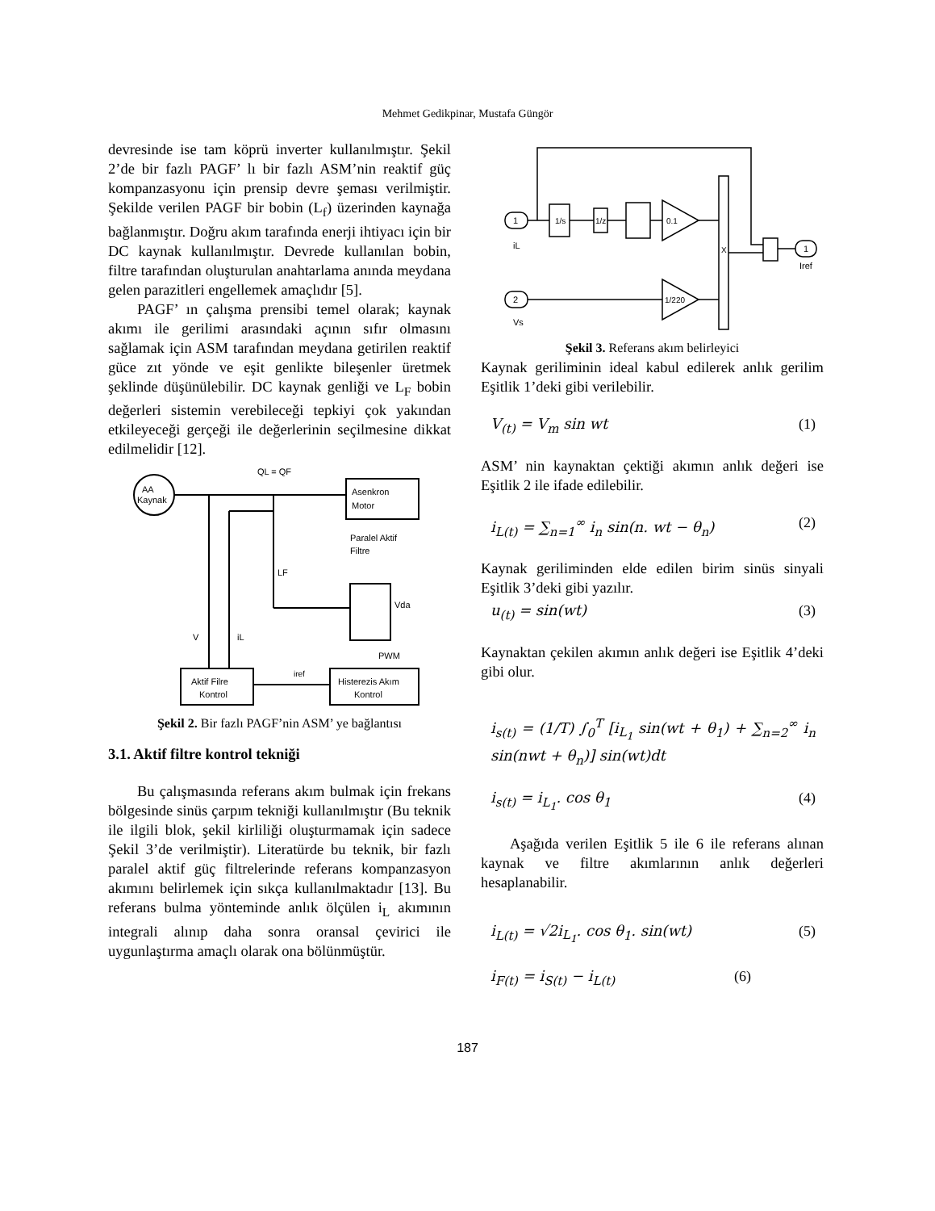Mehmet Gedikpinar, Mustafa Güngör
devresinde ise tam köprü inverter kullanılmıştır. Şekil 2’de bir fazlı PAGF’ lı bir fazlı ASM’nin reaktif güç kompanzasyonu için prensip devre şeması verilmiştir. Şekilde verilen PAGF bir bobin (L<sub>f</sub>) üzerinden kaynağa bağlanmıştır. Doğru akım tarafında enerji ihtiyacı için bir DC kaynak kullanılmıştır. Devrede kullanılan bobin, filtre tarafından oluşturulan anahtarlama anında meydana gelen parazitleri engellemek amaçlıdır [5].
PAGF’ ın çalışma prensibi temel olarak; kaynak akımı ile gerilimi arasındaki açının sıfır olmasını sağlamak için ASM tarafından meydana getirilen reaktif güce zıt yönde ve eşit genlikte bileşenler üretmek şeklinde düşünülebilir. DC kaynak genliği ve L<sub>F</sub> bobin değerleri sistemin verebileceği tepkiyi çok yakından etkileyeceği gerçeği ile değerlerinin seçilmesine dikkat edilmelidir [12].
AA
Kaynak
QL = QF
Asenkron
Motor
LF
Paralel Aktif
Filtre
Vda
V
iL
PWM
Aktif Filre
Kontrol
iref
Histerezis Akım
Kontrol
Şekil 2. Bir fazlı PAGF’nin ASM’ ye bağlantısı
3.1. Aktif filtre kontrol tekniği
Bu çalışmasında referans akım bulmak için frekans bölgesinde sinüs çarpım tekniği kullanılmıştır (Bu teknik ile ilgili blok, şekil kirliliği oluşturmamak için sadece Şekil 3’de verilmiştir). Literatürde bu teknik, bir fazlı paralel aktif güç filtrelerinde referans kompanzasyon akımını belirlemek için sıkça kullanılmaktadır [13]. Bu referans bulma yönteminde anlık ölçülen i<sub>L</sub> akımının integrali alınıp daha sonra oransal çevirici ile uygunlaştırma amaçlı olarak ona bölünmüştür.
1
iL
1/s
1/z
0.1
1/220
2
Vs
X
1
Iref
Şekil 3. Referans akım belirleyici
Kaynak geriliminin ideal kabul edilerek anlık gerilim Eşitlik 1’deki gibi verilebilir.
V<sub>(t)</sub> = V<sub>m</sub> sin wt (1)
ASM’ nin kaynaktan çektiği akımın anlık değeri ise Eşitlik 2 ile ifade edilebilir.
i<sub>L(t)</sub> = ∑<sub>n=1</sub><sup>∞</sup> i<sub>n</sub> sin(n. wt − θ<sub>n</sub>) (2)
Kaynak geriliminden elde edilen birim sinüs sinyali Eşitlik 3’deki gibi yazılır.
u<sub>(t)</sub> = sin(wt) (3)
Kaynaktan çekilen akımın anlık değeri ise Eşitlik 4’deki gibi olur.
i<sub>s(t)</sub> = (1/T) ∫<sub>0</sub><sup>T</sup> [i<sub>L<sub>1</sub></sub> sin(wt + θ<sub>1</sub>) + ∑<sub>n=2</sub><sup>∞</sup> i<sub>n</sub> sin(nwt + θ<sub>n</sub>)] sin(wt)dt
i<sub>s(t)</sub> = i<sub>L<sub>1</sub></sub>. cos θ<sub>1</sub> (4)
Aşağıda verilen Eşitlik 5 ile 6 ile referans alınan kaynak ve filtre akımlarının anlık değerleri hesaplanabilir.
i<sub>L(t)</sub> = √2i<sub>L<sub>1</sub></sub>. cos θ<sub>1</sub>. sin(wt) (5)
i<sub>F(t)</sub> = i<sub>S(t)</sub> − i<sub>L(t)</sub> (6)
187